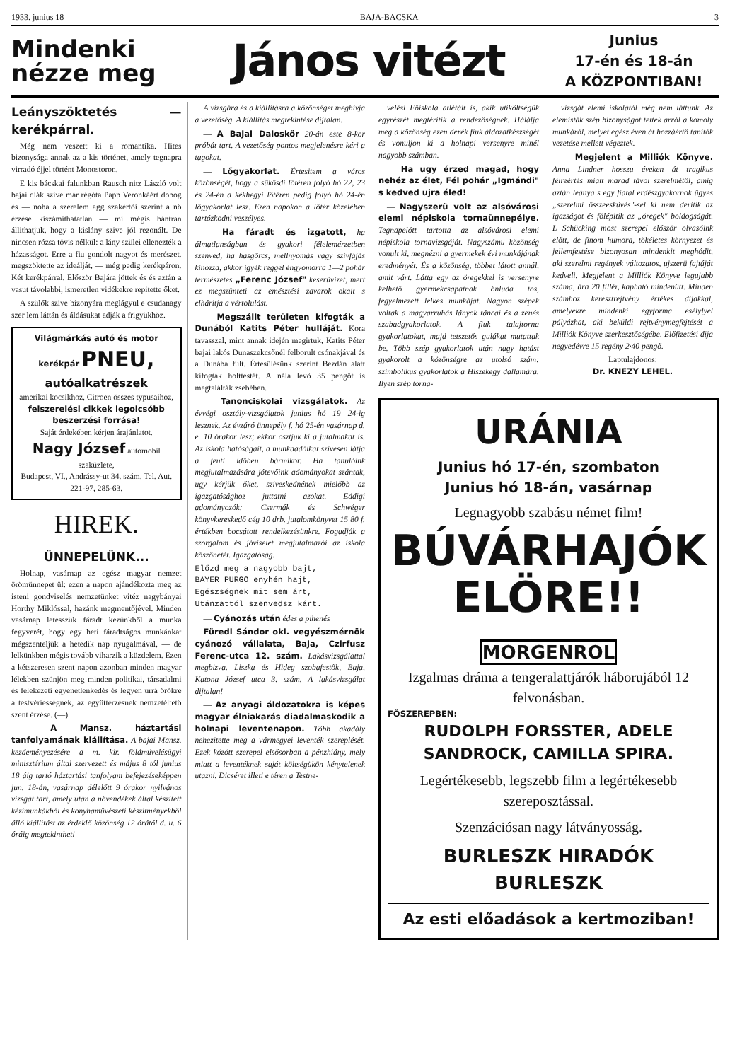1933. junius 18 BAJA-BACSKA 3
Mindenki nézze meg
János vitézt
Junius
17-én és 18-án
A KÖZPONTIBAN!
Leányszöktetés — kerékpárral.
Még nem veszett ki a romantika. Hites bizonysága annak az a kis történet, amely tegnapra virradó éjjel történt Monostoron.
E kis bácskai falunkban Rausch nitz László volt bajai diák szive már régóta Papp Veronkáért dobog és — noha a szerelem agg szakértői szerint a nő érzése kiszámithatatlan — mi mégis bántran állithatjuk, hogy a kislány szive jól rezonált. De nincsen rózsa tövis nélkül: a lány szülei ellenezték a házasságot. Erre a fiu gondolt nagyot és merészet, megszöktette az ideálját, — még pedig kerékpáron. Két kerékpárral. Először Bajára jöttek és és aztán a vasut távolabbi, ismeretlen vidékekre repitette őket.
A szülők szive bizonyára meglágyul e csudanagy szer lem láttán és áldásukat adják a frigyükhöz.
Világmárkás autó és motor kerékpár PNEU,
autóalkatrészek
amerikai kocsikhoz, Citroen összes typusaihoz,
felszerelési cikkek legolcsóbb beszerzési forrása!
Saját érdekében kérjen árajánlatot.
Nagy József automobil szaküzlete,
Budapest, VI., Andrássy-ut 34. szám. Tel. Aut. 221-97, 285-63.
HIREK.
ÜNNEPELÜNK...
Holnap, vasárnap az egész magyar nemzet örömünnepet ül: ezen a napon ajándékozta meg az isteni gondviselés nemzetünket vitéz nagybányai Horthy Miklóssal, hazánk megmentőjével. Minden vasárnap letesszük fáradt kezünkből a munka fegyverét, hogy egy heti fáradtságos munkánkat mégszenteljük a hetedik nap nyugalmával, — de lelkünkben mégis tovább viharzik a küzdelem. Ezen a kétszeresen szent napon azonban minden magyar lélekben szünjön meg minden politikai, társadalmi és felekezeti egyenetlenkedés és legyen urrá örökre a testvériességnek, az együttérzésnek nemzetéltető szent érzése. (—)
— A Mansz. háztartási tanfolyamának kiállítása. A bajai Mansz. kezdeményezésére a m. kir. földmüvelésügyi minisztérium által szervezett és május 8 tól junius 18 áig tartó háztartási tanfolyam befejezéseképpen jun. 18-án, vasárnap délelőtt 9 órakor nyilvános vizsgát tart, amely után a növendékek által készitett kézimunkákból és konyhamüvészeti készitményekből álló kiállitást az érdeklő közönség 12 órától d. u. 6 óráig megtekintheti
A vizsgára és a kiállitásra a közönséget meghivja a vezetőség. A kiállitás megtekintése dijtalan.
— A Bajai Daloskör 20-án este 8-kor próbát tart. A vezetőség pontos megjelenésre kéri a tagokat.
— Lőgyakorlat. Értesitem a város közönségét, hogy a sükösdi lőtéren folyó hó 22, 23 és 24-én a kékhegyi lőtéren pedig folyó hó 24-én lőgyakorlat lesz. Ezen napokon a lőtér közelében tartózkodni veszélyes.
— Ha fáradt és izgatott, ha álmatlanságban és gyakori félelemérzetben szenved, ha hasgörcs, mellnyomás vagy szivfájás kinozza, akkor igyék reggel éhgyomorra 1—2 pohár természetes „Ferenc József" keserüvizet, mert ez megszünteti az emésztési zavarok okait s elháritja a vértolulást.
— Megszállt területen kifogták a Dunából Katits Péter hulláját. Kora tavasszal, mint annak idején megirtuk, Katits Péter bajai lakós Dunaszekcsőnél felborult csónakjával és a Dunába fult. Értesülésünk szerint Bezdán alatt kifogták holttestét. A nála levő 35 pengőt is megtalálták zsebében.
— Tanonciskolai vizsgálatok. Az évvégi osztály-vizsgálatok junius hó 19—24-ig lesznek. Az évzáró ünnepély f. hó 25-én vasárnap d. e. 10 órakor lesz; ekkor osztjuk ki a jutalmakat is. Az iskola hatóságait, a munkaadóikat szivesen látja a fenti időben bármikor. Ha tanulóink megjutalmazására jótevőink adományokat szántak, ugy kérjük őket, szivesked­nének mielőbb az igazgatósághoz juttatni azokat. Eddigi adományozók: Csermák és Schwéger könyvkereskedő cég 10 drb. jutalomkönyvet 15 80 f. értékben bocsátott rendelkezésünkre. Fogadják a szorgalom és jóviselet megjutalmazói az iskola köszönetét. Igazgatóság.
Előzd meg a nagyobb bajt,
BAYER PURGO enyhén hajt,
Egészségnek mit sem árt,
Utánzattól szenvedsz kárt.
— Cyánozás után édes a pihenés
Füredi Sándor okl. vegyészmérnök cyánozó vállalata, Baja, Czirfusz Ferenc-utca 12. szám. Lakásvizsgálattal megbizva. Liszka és Hideg szobafestők, Baja, Katona József utca 3. szám. A lakásvizsgálat dijtalan!
— Az anyagi áldozatokra is képes magyar élniakarás diadalmaskodik a holnapi leventenapon. Több akadály nehezitette meg a vármegyei leventék szereplését. Ezek között szerepel elsősorban a pénzhiány, mely miatt a leventéknek saját költségükön kénytelenek utazni. Dicséret illeti e téren a Testne-
velési Főiskola atlétáit is, akik utiköltségük egyrészét megtéritik a rendezőségnek. Hálálja meg a közönség ezen derék fiuk áldozatkészségét és vonuljon ki a holnapi versenyre minél nagyobb számban.
— Ha ugy érzed magad, hogy nehéz az élet, Fél pohár „Igmándi" s kedved ujra éled!
— Nagyszerü volt az alsóvárosi elemi népiskola tornaünnepélye. Tegnapelőtt tartotta az alsóvárosi elemi népiskola tornavizsgáját. Nagyszámu közönség vonult ki, megnézni a gyermekek évi munkájának eredményét. És a közönség, többet látott annál, amit várt. Látta egy az öregekkel is versenyre kelhető gyermekcsapatnak önluda tos, fegyelmezett lelkes munkáját. Nagyon szépek voltak a magyarruhás lányok táncai és a zenés szabadgyakorlatok. A fiuk talajtorna gyakorlatokat, majd tetszetős gulákat mutattak be. Több szép gyakorlatok után nagy hatást gyakorolt a közönségre az utolsó szám: szimbolikus gyakorlatok a Hiszekegy dallamára. Ilyen szép torna-
vizsgát elemi iskolától még nem láttunk. Az elemisták szép bizonyságot tettek arról a komoly munkáról, melyet egész éven át hozzáértő tanitók vezetése mellett végeztek.
— Megjelent a Milliók Könyve. Anna Lindner hosszu éveken át tragikus félreértés miatt marad távol szerelmétől, amig aztán leánya s egy fiatal erdészgyakornok ügyes „szerelmi összeesküvés"-sel ki nem deritik az igazságot és fölépitik az „öregek" boldogságát. L Schücking most szerepel először olvasóink előtt, de finom humora, tökéletes környezet és jellemfestése bizonyosan mindenkit meghódit, aki szerelmi regények változatos, ujszerü fajtáját kedveli. Megjelent a Milliók Könyve legujabb száma, ára 20 fillér, kapható mindenütt. Minden számhoz keresztrejtvény értékes dijakkal, amelyekre mindenki egyforma esélylyel pályázhat, aki beküldi rejtvénymegfejtését a Milliók Könyve szerkesztőségébe. Előfizetési dija negyedévre 15 regény 2·40 pengő.
Laptulajdonos:
Dr. KNEZY LEHEL.
URÁNIA
Junius hó 17-én, szombaton
Junius hó 18-án, vasárnap
Legnagyobb szabásu német film!
BÚVÁRHAJÓK
ELÖRE!! MORGENROL
Izgalmas dráma a tengeralattjárók háborujából 12 felvonásban.
FŐSZEREPBEN:
RUDOLPH FORSSTER, ADELE SANDROCK, CAMILLA SPIRA.
Legértékesebb, legszebb film a legértékesebb szereposztással.
Szenzációsan nagy látványosság.
BURLESZK HIRADÓK BURLESZK
Az esti előadások a kertmoziban!